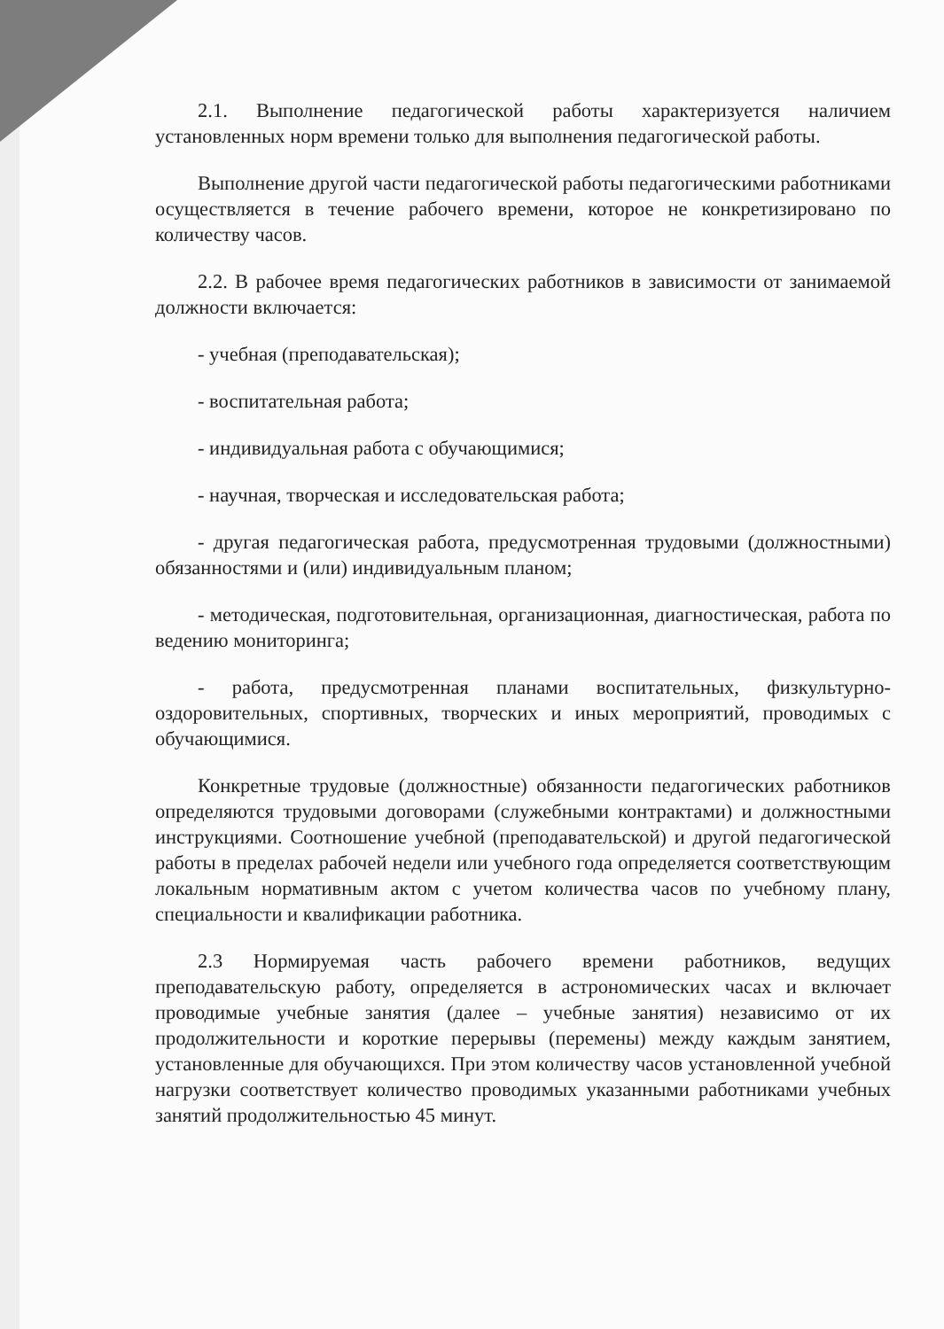2.1. Выполнение педагогической работы характеризуется наличием установленных норм времени только для выполнения педагогической работы.
Выполнение другой части педагогической работы педагогическими работниками осуществляется в течение рабочего времени, которое не конкретизировано по количеству часов.
2.2. В рабочее время педагогических работников в зависимости от занимаемой должности включается:
- учебная (преподавательская);
- воспитательная работа;
- индивидуальная работа с обучающимися;
- научная, творческая и исследовательская работа;
- другая педагогическая работа, предусмотренная трудовыми (должностными) обязанностями и (или) индивидуальным планом;
- методическая, подготовительная, организационная, диагностическая, работа по ведению мониторинга;
- работа, предусмотренная планами воспитательных, физкультурно-оздоровительных, спортивных, творческих и иных мероприятий, проводимых с обучающимися.
Конкретные трудовые (должностные) обязанности педагогических работников определяются трудовыми договорами (служебными контрактами) и должностными инструкциями. Соотношение учебной (преподавательской) и другой педагогической работы в пределах рабочей недели или учебного года определяется соответствующим локальным нормативным актом с учетом количества часов по учебному плану, специальности и квалификации работника.
2.3 Нормируемая часть рабочего времени работников, ведущих преподавательскую работу, определяется в астрономических часах и включает проводимые учебные занятия (далее – учебные занятия) независимо от их продолжительности и короткие перерывы (перемены) между каждым занятием, установленные для обучающихся. При этом количеству часов установленной учебной нагрузки соответствует количество проводимых указанными работниками учебных занятий продолжительностью 45 минут.